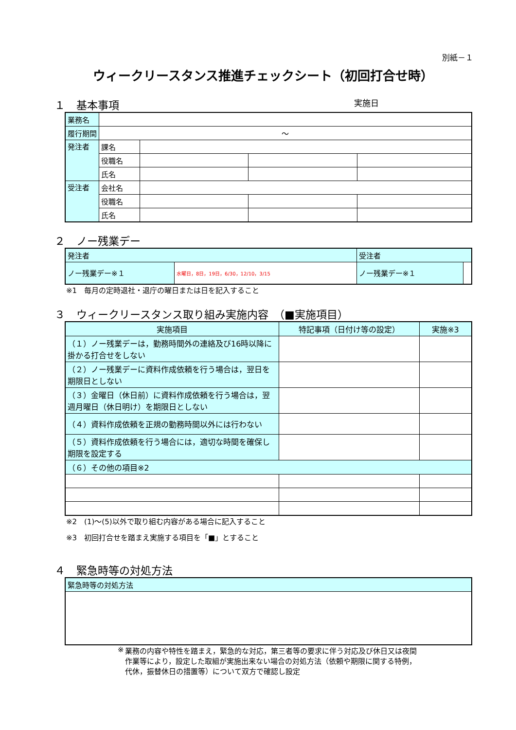別紙－１
ウィークリースタンス推進チェックシート（初回打合せ時）
１ 基本事項 実施日
| 業務名 | | | | |
| 履行期間 | ～ | | | |
| 発注者 | 課名 | | | |
| | 役職名 | | | |
| | 氏名 | | | |
| 受注者 | 会社名 | | | |
| | 役職名 | | | |
| | 氏名 | | | |
２ ノー残業デー
| 発注者 | | 受注者 | |
| ノー残業デー※１ | 水曜日，8日，19日，6/30，12/10，3/15 | ノー残業デー※１ | |
※1　毎月の定時退社・退庁の曜日または日を記入すること
３ ウィークリースタンス取り組み実施内容　（■実施項目）
| 実施項目 | 特記事項（日付け等の設定） | 実施※3 |
| --- | --- | --- |
| （１）ノー残業デーは，勤務時間外の連絡及び16時以降に掛かる打合せをしない | | |
| （２）ノー残業デーに資料作成依頼を行う場合は，翌日を期限日としない | | |
| （３）金曜日（休日前）に資料作成依頼を行う場合は，翌週月曜日（休日明け）を期限日としない | | |
| （４）資料作成依頼を正規の勤務時間以外には行わない | | |
| （５）資料作成依頼を行う場合には，適切な時間を確保し期限を設定する | | |
| （６）その他の項目※2 | | |
※2　(1)～(5)以外で取り組む内容がある場合に記入すること
※3　初回打合せを踏まえ実施する項目を「■」とすること
４ 緊急時等の対処方法
| 緊急時等の対処方法 |
※ 業務の内容や特性を踏まえ，緊急的な対応，第三者等の要求に伴う対応及び休日又は夜間作業等により，設定した取組が実施出来ない場合の対処方法（依頼や期限に関する特例，代休，振替休日の措置等）について双方で確認し設定